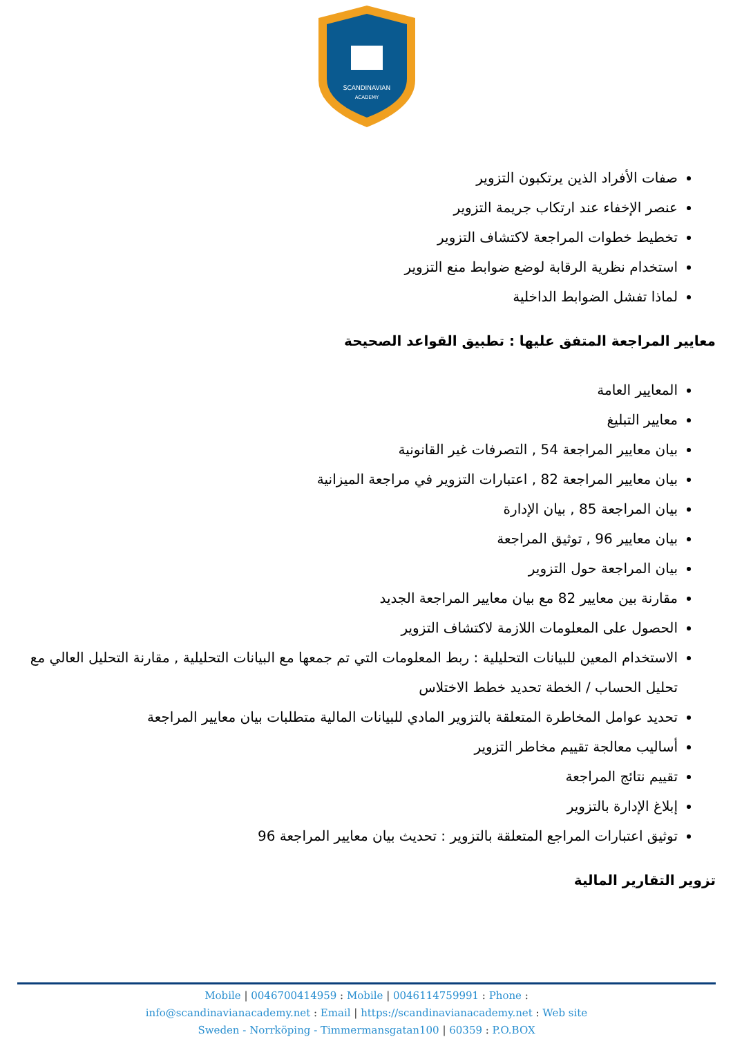SCANDINAVIAN
ACADEMY
صفات الأفراد الذين يرتكبون التزوير
عنصر الإخفاء عند ارتكاب جريمة التزوير
تخطيط خطوات المراجعة لاكتشاف التزوير
استخدام نظرية الرقابة لوضع ضوابط منع التزوير
لماذا تفشل الضوابط الداخلية
معايير المراجعة المتفق عليها : تطبيق القواعد الصحيحة
المعايير العامة
معايير التبليغ
بيان معايير المراجعة 54 , التصرفات غير القانونية
بيان معايير المراجعة 82 , اعتبارات التزوير في مراجعة الميزانية
بيان المراجعة 85 , بيان الإدارة
بيان معايير 96 , توثيق المراجعة
بيان المراجعة حول التزوير
مقارنة بين معايير 82 مع بيان معايير المراجعة الجديد
الحصول على المعلومات اللازمة لاكتشاف التزوير
الاستخدام المعين للبيانات التحليلية : ربط المعلومات التي تم جمعها مع البيانات التحليلية , مقارنة التحليل العالي مع تحليل الحساب / الخطة تحديد خطط الاختلاس
تحديد عوامل المخاطرة المتعلقة بالتزوير المادي للبيانات المالية متطلبات بيان معايير المراجعة
أساليب معالجة تقييم مخاطر التزوير
تقييم نتائج المراجعة
إبلاغ الإدارة بالتزوير
توثيق اعتبارات المراجع المتعلقة بالتزوير : تحديث بيان معايير المراجعة 96
تزوير التقارير المالية
Mobile | 0046700414959 : Mobile | 0046114759991 : Phone :
info@scandinavianacademy.net : Email | https://scandinavianacademy.net : Web site
Sweden - Norrköping - Timmermansgatan100 | 60359 : P.O.BOX